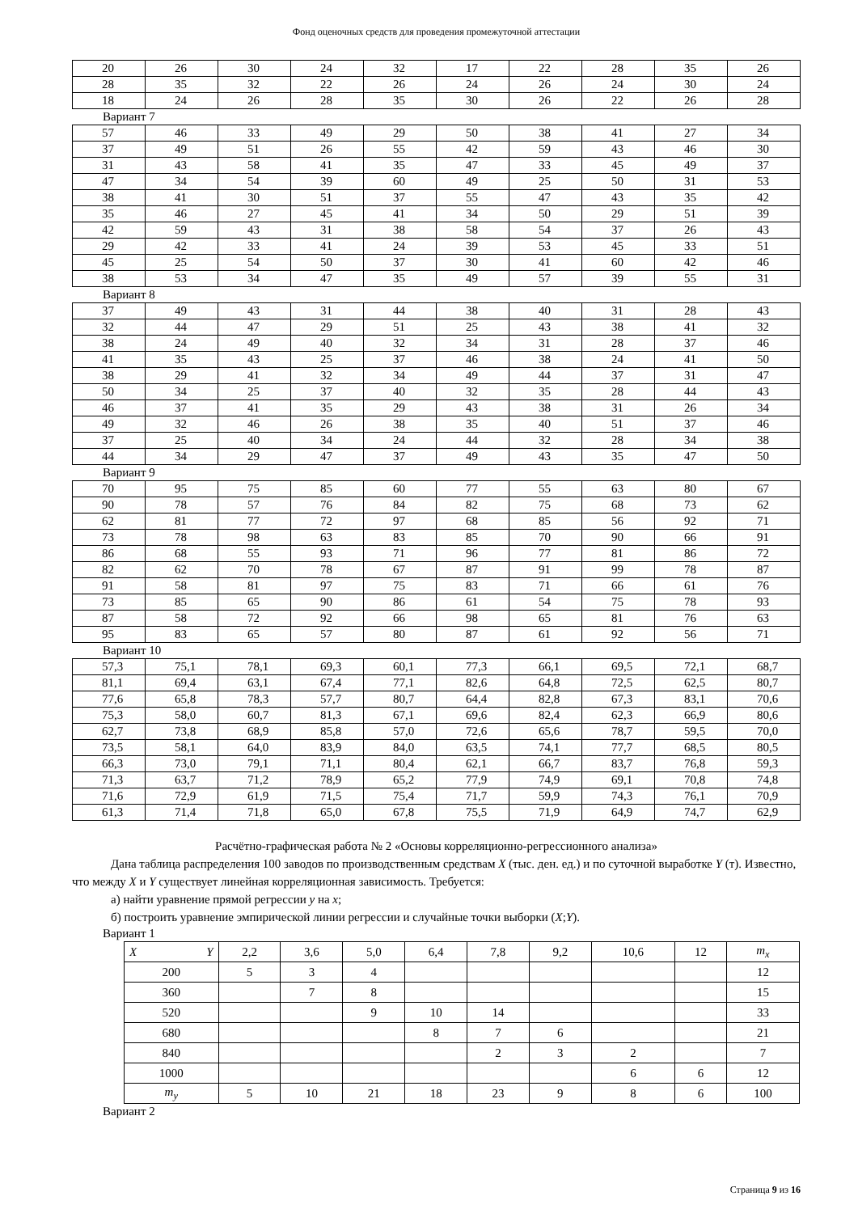Фонд оценочных средств для проведения промежуточной аттестации
| 20 | 26 | 30 | 24 | 32 | 17 | 22 | 28 | 35 | 26 |
| 28 | 35 | 32 | 22 | 26 | 24 | 26 | 24 | 30 | 24 |
| 18 | 24 | 26 | 28 | 35 | 30 | 26 | 22 | 26 | 28 |
Вариант 7
| 57 | 46 | 33 | 49 | 29 | 50 | 38 | 41 | 27 | 34 |
| 37 | 49 | 51 | 26 | 55 | 42 | 59 | 43 | 46 | 30 |
| 31 | 43 | 58 | 41 | 35 | 47 | 33 | 45 | 49 | 37 |
| 47 | 34 | 54 | 39 | 60 | 49 | 25 | 50 | 31 | 53 |
| 38 | 41 | 30 | 51 | 37 | 55 | 47 | 43 | 35 | 42 |
| 35 | 46 | 27 | 45 | 41 | 34 | 50 | 29 | 51 | 39 |
| 42 | 59 | 43 | 31 | 38 | 58 | 54 | 37 | 26 | 43 |
| 29 | 42 | 33 | 41 | 24 | 39 | 53 | 45 | 33 | 51 |
| 45 | 25 | 54 | 50 | 37 | 30 | 41 | 60 | 42 | 46 |
| 38 | 53 | 34 | 47 | 35 | 49 | 57 | 39 | 55 | 31 |
Вариант 8
| 37 | 49 | 43 | 31 | 44 | 38 | 40 | 31 | 28 | 43 |
| 32 | 44 | 47 | 29 | 51 | 25 | 43 | 38 | 41 | 32 |
| 38 | 24 | 49 | 40 | 32 | 34 | 31 | 28 | 37 | 46 |
| 41 | 35 | 43 | 25 | 37 | 46 | 38 | 24 | 41 | 50 |
| 38 | 29 | 41 | 32 | 34 | 49 | 44 | 37 | 31 | 47 |
| 50 | 34 | 25 | 37 | 40 | 32 | 35 | 28 | 44 | 43 |
| 46 | 37 | 41 | 35 | 29 | 43 | 38 | 31 | 26 | 34 |
| 49 | 32 | 46 | 26 | 38 | 35 | 40 | 51 | 37 | 46 |
| 37 | 25 | 40 | 34 | 24 | 44 | 32 | 28 | 34 | 38 |
| 44 | 34 | 29 | 47 | 37 | 49 | 43 | 35 | 47 | 50 |
Вариант 9
| 70 | 95 | 75 | 85 | 60 | 77 | 55 | 63 | 80 | 67 |
| 90 | 78 | 57 | 76 | 84 | 82 | 75 | 68 | 73 | 62 |
| 62 | 81 | 77 | 72 | 97 | 68 | 85 | 56 | 92 | 71 |
| 73 | 78 | 98 | 63 | 83 | 85 | 70 | 90 | 66 | 91 |
| 86 | 68 | 55 | 93 | 71 | 96 | 77 | 81 | 86 | 72 |
| 82 | 62 | 70 | 78 | 67 | 87 | 91 | 99 | 78 | 87 |
| 91 | 58 | 81 | 97 | 75 | 83 | 71 | 66 | 61 | 76 |
| 73 | 85 | 65 | 90 | 86 | 61 | 54 | 75 | 78 | 93 |
| 87 | 58 | 72 | 92 | 66 | 98 | 65 | 81 | 76 | 63 |
| 95 | 83 | 65 | 57 | 80 | 87 | 61 | 92 | 56 | 71 |
Вариант 10
| 57,3 | 75,1 | 78,1 | 69,3 | 60,1 | 77,3 | 66,1 | 69,5 | 72,1 | 68,7 |
| 81,1 | 69,4 | 63,1 | 67,4 | 77,1 | 82,6 | 64,8 | 72,5 | 62,5 | 80,7 |
| 77,6 | 65,8 | 78,3 | 57,7 | 80,7 | 64,4 | 82,8 | 67,3 | 83,1 | 70,6 |
| 75,3 | 58,0 | 60,7 | 81,3 | 67,1 | 69,6 | 82,4 | 62,3 | 66,9 | 80,6 |
| 62,7 | 73,8 | 68,9 | 85,8 | 57,0 | 72,6 | 65,6 | 78,7 | 59,5 | 70,0 |
| 73,5 | 58,1 | 64,0 | 83,9 | 84,0 | 63,5 | 74,1 | 77,7 | 68,5 | 80,5 |
| 66,3 | 73,0 | 79,1 | 71,1 | 80,4 | 62,1 | 66,7 | 83,7 | 76,8 | 59,3 |
| 71,3 | 63,7 | 71,2 | 78,9 | 65,2 | 77,9 | 74,9 | 69,1 | 70,8 | 74,8 |
| 71,6 | 72,9 | 61,9 | 71,5 | 75,4 | 71,7 | 59,9 | 74,3 | 76,1 | 70,9 |
| 61,3 | 71,4 | 71,8 | 65,0 | 67,8 | 75,5 | 71,9 | 64,9 | 74,7 | 62,9 |
Расчётно-графическая работа № 2 «Основы корреляционно-регрессионного анализа»
Дана таблица распределения 100 заводов по производственным средствам X (тыс. ден. ед.) и по суточной выработке Y (т). Известно, что между X и Y существует линейная корреляционная зависимость. Требуется:
а) найти уравнение прямой регрессии y на x;
б) построить уравнение эмпирической линии регрессии и случайные точки выборки (X;Y).
Вариант 1
| X Y | 2,2 | 3,6 | 5,0 | 6,4 | 7,8 | 9,2 | 10,6 | 12 | m<sub>x</sub> |
| 200 | 5 | 3 | 4 | | | | | | 12 |
| 360 | | 7 | 8 | | | | | | 15 |
| 520 | | | 9 | 10 | 14 | | | | 33 |
| 680 | | | | 8 | 7 | 6 | | | 21 |
| 840 | | | | | 2 | 3 | 2 | | 7 |
| 1000 | | | | | | | 6 | 6 | 12 |
| m<sub>y</sub> | 5 | 10 | 21 | 18 | 23 | 9 | 8 | 6 | 100 |
Вариант 2
Страница 9 из 16